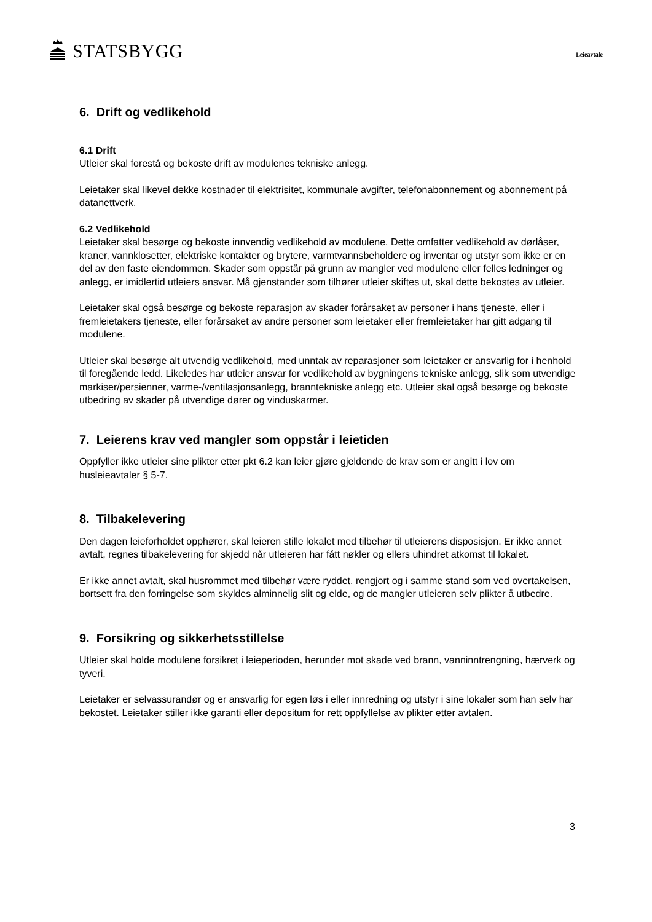STATSBYGG
Leieavtale
6. Drift og vedlikehold
6.1 Drift
Utleier skal forestå og bekoste drift av modulenes tekniske anlegg.
Leietaker skal likevel dekke kostnader til elektrisitet, kommunale avgifter, telefonabonnement og abonnement på datanettverk.
6.2 Vedlikehold
Leietaker skal besørge og bekoste innvendig vedlikehold av modulene. Dette omfatter vedlikehold av dørlåser, kraner, vannklosetter, elektriske kontakter og brytere, varmtvannsbeholdere og inventar og utstyr som ikke er en del av den faste eiendommen. Skader som oppstår på grunn av mangler ved modulene eller felles ledninger og anlegg, er imidlertid utleiers ansvar. Må gjenstander som tilhører utleier skiftes ut, skal dette bekostes av utleier.
Leietaker skal også besørge og bekoste reparasjon av skader forårsaket av personer i hans tjeneste, eller i fremleietakers tjeneste, eller forårsaket av andre personer som leietaker eller fremleietaker har gitt adgang til modulene.
Utleier skal besørge alt utvendig vedlikehold, med unntak av reparasjoner som leietaker er ansvarlig for i henhold til foregående ledd. Likeledes har utleier ansvar for vedlikehold av bygningens tekniske anlegg, slik som utvendige markiser/persienner, varme-/ventilasjonsanlegg, branntekniske anlegg etc. Utleier skal også besørge og bekoste utbedring av skader på utvendige dører og vinduskarmer.
7. Leierens krav ved mangler som oppstår i leietiden
Oppfyller ikke utleier sine plikter etter pkt 6.2 kan leier gjøre gjeldende de krav som er angitt i lov om husleieavtaler § 5-7.
8. Tilbakelevering
Den dagen leieforholdet opphører, skal leieren stille lokalet med tilbehør til utleierens disposisjon. Er ikke annet avtalt, regnes tilbakelevering for skjedd når utleieren har fått nøkler og ellers uhindret atkomst til lokalet.
Er ikke annet avtalt, skal husrommet med tilbehør være ryddet, rengjort og i samme stand som ved overtakelsen, bortsett fra den forringelse som skyldes alminnelig slit og elde, og de mangler utleieren selv plikter å utbedre.
9. Forsikring og sikkerhetsstillelse
Utleier skal holde modulene forsikret i leieperioden, herunder mot skade ved brann, vanninntrengning, hærverk og tyveri.
Leietaker er selvassurandør og er ansvarlig for egen løs i eller innredning og utstyr i sine lokaler som han selv har bekostet. Leietaker stiller ikke garanti eller depositum for rett oppfyllelse av plikter etter avtalen.
3